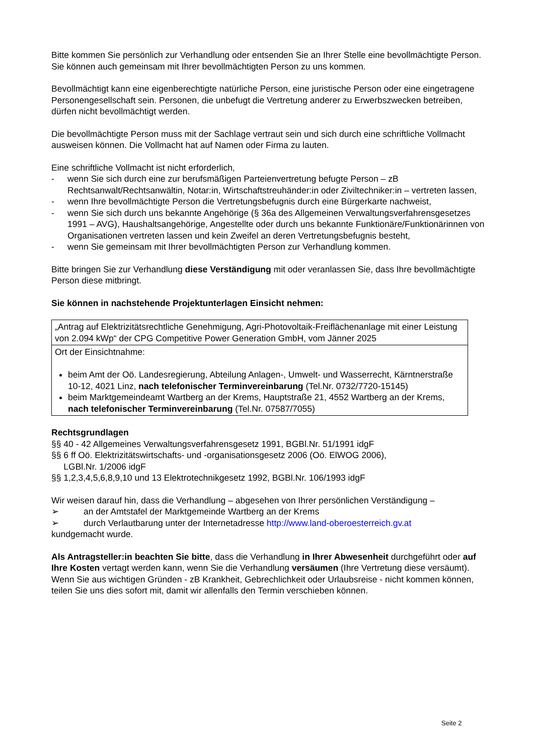Bitte kommen Sie persönlich zur Verhandlung oder entsenden Sie an Ihrer Stelle eine bevoll­mächtigte Person. Sie können auch gemeinsam mit Ihrer bevollmächtigten Person zu uns kommen.
Bevollmächtigt kann eine eigenberechtigte natürliche Person, eine juristische Person oder eine eingetragene Personengesellschaft sein. Personen, die unbefugt die Vertretung anderer zu Er­werbszwecken betreiben, dürfen nicht bevollmächtigt werden.
Die bevollmächtigte Person muss mit der Sachlage vertraut sein und sich durch eine schriftliche Vollmacht ausweisen können. Die Vollmacht hat auf Namen oder Firma zu lauten.
Eine schriftliche Vollmacht ist nicht erforderlich,
- wenn Sie sich durch eine zur berufsmäßigen Parteienvertretung befugte Person – zB Rechtsanwalt/Rechtsanwältin, Notar:in, Wirtschaftstreuhänder:in oder Ziviltechniker:in – vertreten lassen,
- wenn Ihre bevollmächtigte Person die Vertretungsbefugnis durch eine Bürgerkarte nachweist,
- wenn Sie sich durch uns bekannte Angehörige (§ 36a des Allgemeinen Verwaltungsverfah­rensgesetzes 1991 – AVG), Haushaltsangehörige, Angestellte oder durch uns bekannte Funktionäre/Funktionärinnen von Organisationen vertreten lassen und kein Zweifel an deren Vertretungsbefugnis besteht,
- wenn Sie gemeinsam mit Ihrer bevollmächtigten Person zur Verhandlung kommen.
Bitte bringen Sie zur Verhandlung diese Verständigung mit oder veranlassen Sie, dass Ihre be­vollmächtigte Person diese mitbringt.
Sie können in nachstehende Projektunterlagen Einsicht nehmen:
| „Antrag auf Elektrizitätsrechtliche Genehmigung, Agri-Photovoltaik-Freiflächenanlage mit einer Leistung von 2.094 kWp“ der CPG Competitive Power Generation GmbH, vom Jänner 2025 |
| Ort der Einsichtnahme: beim Amt der Oö. Landesregierung, Abteilung Anlagen-, Umwelt- und Wasserrecht, Kärntnerstraße 10-12, 4021 Linz, nach telefonischer Terminvereinbarung (Tel.Nr. 0732/7720-15145) beim Marktgemeindeamt Wartberg an der Krems, Hauptstraße 21, 4552 Wartberg an der Krems, nach telefonischer Terminvereinbarung (Tel.Nr. 07587/7055) |
Rechtsgrundlagen
§§ 40 - 42 Allgemeines Verwaltungsverfahrensgesetz 1991, BGBl.Nr. 51/1991 idgF
§§ 6 ff Oö. Elektrizitätswirtschafts- und -organisationsgesetz 2006 (Oö. ElWOG 2006),
LGBl.Nr. 1/2006 idgF
§§ 1,2,3,4,5,6,8,9,10 und 13 Elektrotechnikgesetz 1992, BGBl.Nr. 106/1993 idgF
Wir weisen darauf hin, dass die Verhandlung – abgesehen von Ihrer persönlichen Verständigung –
➢ an der Amtstafel der Marktgemeinde Wartberg an der Krems
➢ durch Verlautbarung unter der Internetadresse http://www.land-oberoesterreich.gv.at
kundgemacht wurde.
Als Antragsteller:in beachten Sie bitte, dass die Verhandlung in Ihrer Abwesenheit durch­geführt oder auf Ihre Kosten vertagt werden kann, wenn Sie die Verhandlung versäumen (Ihre Vertretung diese versäumt). Wenn Sie aus wichtigen Gründen - zB Krankheit, Gebrechlichkeit oder Urlaubsreise - nicht kommen können, teilen Sie uns dies sofort mit, damit wir allenfalls den Termin verschieben können.
Seite 2